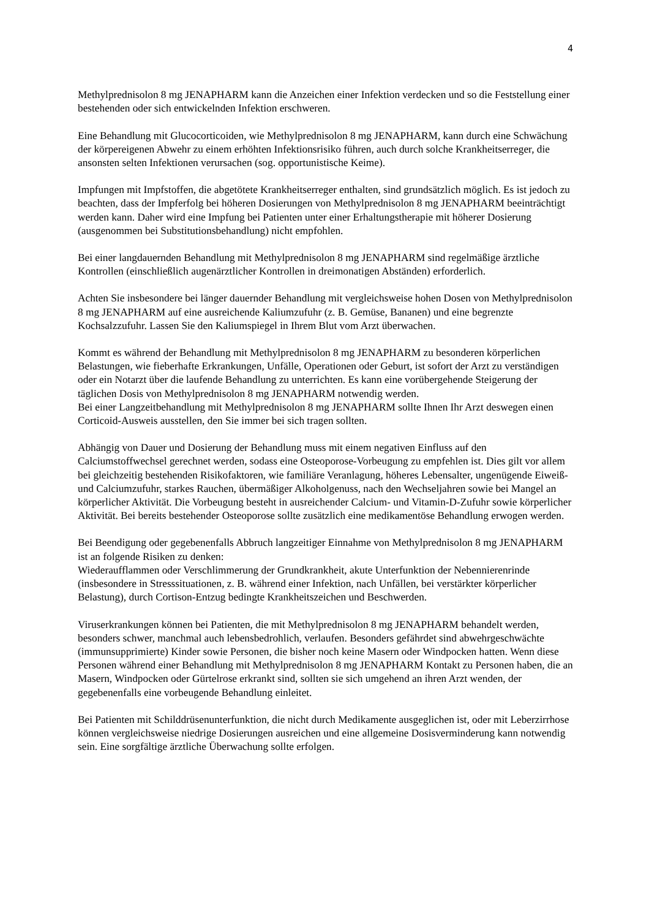4
Methylprednisolon 8 mg JENAPHARM kann die Anzeichen einer Infektion verdecken und so die Feststellung einer bestehenden oder sich entwickelnden Infektion erschweren.
Eine Behandlung mit Glucocorticoiden, wie Methylprednisolon 8 mg JENAPHARM, kann durch eine Schwächung der körpereigenen Abwehr zu einem erhöhten Infektionsrisiko führen, auch durch solche Krankheitserreger, die ansonsten selten Infektionen verursachen (sog. opportunistische Keime).
Impfungen mit Impfstoffen, die abgetötete Krankheitserreger enthalten, sind grundsätzlich möglich. Es ist jedoch zu beachten, dass der Impferfolg bei höheren Dosierungen von Methylprednisolon 8 mg JENAPHARM beeinträchtigt werden kann. Daher wird eine Impfung bei Patienten unter einer Erhaltungstherapie mit höherer Dosierung (ausgenommen bei Substitutionsbehandlung) nicht empfohlen.
Bei einer langdauernden Behandlung mit Methylprednisolon 8 mg JENAPHARM sind regelmäßige ärztliche Kontrollen (einschließlich augenärztlicher Kontrollen in dreimonatigen Abständen) erforderlich.
Achten Sie insbesondere bei länger dauernder Behandlung mit vergleichsweise hohen Dosen von Methylprednisolon 8 mg JENAPHARM auf eine ausreichende Kaliumzufuhr (z. B. Gemüse, Bananen) und eine begrenzte Kochsalzzufuhr. Lassen Sie den Kaliumspiegel in Ihrem Blut vom Arzt überwachen.
Kommt es während der Behandlung mit Methylprednisolon 8 mg JENAPHARM zu besonderen körperlichen Belastungen, wie fieberhafte Erkrankungen, Unfälle, Operationen oder Geburt, ist sofort der Arzt zu verständigen oder ein Notarzt über die laufende Behandlung zu unterrichten. Es kann eine vorübergehende Steigerung der täglichen Dosis von Methylprednisolon 8 mg JENAPHARM notwendig werden.
Bei einer Langzeitbehandlung mit Methylprednisolon 8 mg JENAPHARM sollte Ihnen Ihr Arzt deswegen einen Corticoid-Ausweis ausstellen, den Sie immer bei sich tragen sollten.
Abhängig von Dauer und Dosierung der Behandlung muss mit einem negativen Einfluss auf den Calciumstoffwechsel gerechnet werden, sodass eine Osteoporose-Vorbeugung zu empfehlen ist. Dies gilt vor allem bei gleichzeitig bestehenden Risikofaktoren, wie familiäre Veranlagung, höheres Lebensalter, ungenügende Eiweiß- und Calciumzufuhr, starkes Rauchen, übermäßiger Alkoholgenuss, nach den Wechseljahren sowie bei Mangel an körperlicher Aktivität. Die Vorbeugung besteht in ausreichender Calcium- und Vitamin-D-Zufuhr sowie körperlicher Aktivität. Bei bereits bestehender Osteoporose sollte zusätzlich eine medikamentöse Behandlung erwogen werden.
Bei Beendigung oder gegebenenfalls Abbruch langzeitiger Einnahme von Methylprednisolon 8 mg JENAPHARM ist an folgende Risiken zu denken:
Wiederaufflammen oder Verschlimmerung der Grundkrankheit, akute Unterfunktion der Nebennierenrinde (insbesondere in Stresssituationen, z. B. während einer Infektion, nach Unfällen, bei verstärkter körperlicher Belastung), durch Cortison-Entzug bedingte Krankheitszeichen und Beschwerden.
Viruserkrankungen können bei Patienten, die mit Methylprednisolon 8 mg JENAPHARM behandelt werden, besonders schwer, manchmal auch lebensbedrohlich, verlaufen. Besonders gefährdet sind abwehrgeschwächte (immunsupprimierte) Kinder sowie Personen, die bisher noch keine Masern oder Windpocken hatten. Wenn diese Personen während einer Behandlung mit Methylprednisolon 8 mg JENAPHARM Kontakt zu Personen haben, die an Masern, Windpocken oder Gürtelrose erkrankt sind, sollten sie sich umgehend an ihren Arzt wenden, der gegebenenfalls eine vorbeugende Behandlung einleitet.
Bei Patienten mit Schilddrüsenunterfunktion, die nicht durch Medikamente ausgeglichen ist, oder mit Leberzirrhose können vergleichsweise niedrige Dosierungen ausreichen und eine allgemeine Dosisverminderung kann notwendig sein. Eine sorgfältige ärztliche Überwachung sollte erfolgen.